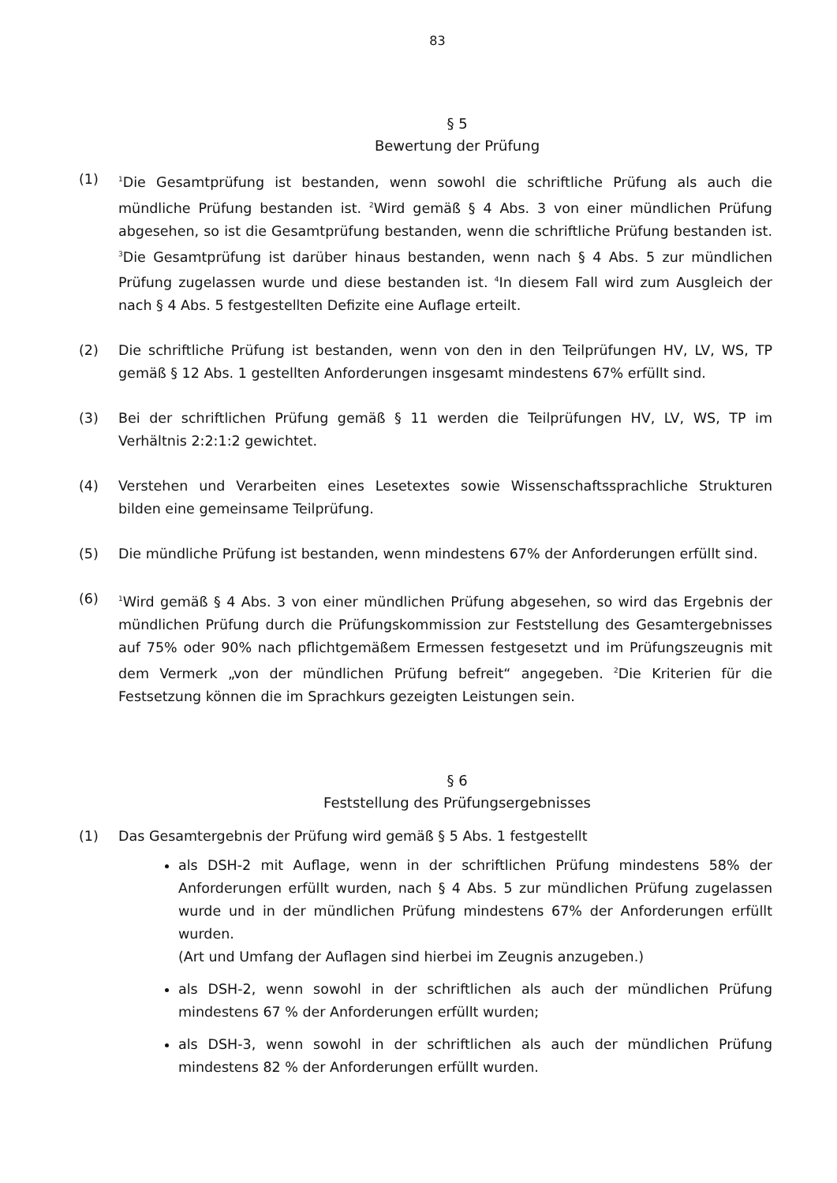83
§ 5
Bewertung der Prüfung
(1)
<sup>1</sup> Die Gesamtprüfung ist bestanden, wenn sowohl die schriftliche Prüfung als auch die mündliche Prüfung bestanden ist. <sup>2</sup>Wird gemäß § 4 Abs. 3 von einer mündlichen Prüfung abgesehen, so ist die Gesamtprüfung bestanden, wenn die schriftliche Prüfung bestanden ist. <sup>3</sup>Die Gesamtprüfung ist darüber hinaus bestanden, wenn nach § 4 Abs. 5 zur mündlichen Prüfung zugelassen wurde und diese bestanden ist. <sup>4</sup>In diesem Fall wird zum Ausgleich der nach § 4 Abs. 5 festgestellten Defizite eine Auflage erteilt.
(2) Die schriftliche Prüfung ist bestanden, wenn von den in den Teilprüfungen HV, LV, WS, TP gemäß § 12 Abs. 1 gestellten Anforderungen insgesamt mindestens 67% erfüllt sind.
(3) Bei der schriftlichen Prüfung gemäß § 11 werden die Teilprüfungen HV, LV, WS, TP im Verhältnis 2:2:1:2 gewichtet.
(4) Verstehen und Verarbeiten eines Lesetextes sowie Wissenschaftssprachliche Strukturen bilden eine gemeinsame Teilprüfung.
(5) Die mündliche Prüfung ist bestanden, wenn mindestens 67% der Anforderungen erfüllt sind.
(6)
<sup>1</sup> Wird gemäß § 4 Abs. 3 von einer mündlichen Prüfung abgesehen, so wird das Ergebnis der mündlichen Prüfung durch die Prüfungskommission zur Feststellung des Gesamtergebnisses auf 75% oder 90% nach pflichtgemäßem Ermessen festgesetzt und im Prüfungszeugnis mit dem Vermerk „von der mündlichen Prüfung befreit“ angegeben. <sup>2</sup>Die Kriterien für die Festsetzung können die im Sprachkurs gezeigten Leistungen sein.
§ 6
Feststellung des Prüfungsergebnisses
(1) Das Gesamtergebnis der Prüfung wird gemäß § 5 Abs. 1 festgestellt
als DSH-2 mit Auflage, wenn in der schriftlichen Prüfung mindestens 58% der Anforderungen erfüllt wurden, nach § 4 Abs. 5 zur mündlichen Prüfung zugelassen wurde und in der mündlichen Prüfung mindestens 67% der Anforderungen erfüllt wurden.
(Art und Umfang der Auflagen sind hierbei im Zeugnis anzugeben.)
als DSH-2, wenn sowohl in der schriftlichen als auch der mündlichen Prüfung mindestens 67 % der Anforderungen erfüllt wurden;
als DSH-3, wenn sowohl in der schriftlichen als auch der mündlichen Prüfung mindestens 82 % der Anforderungen erfüllt wurden.